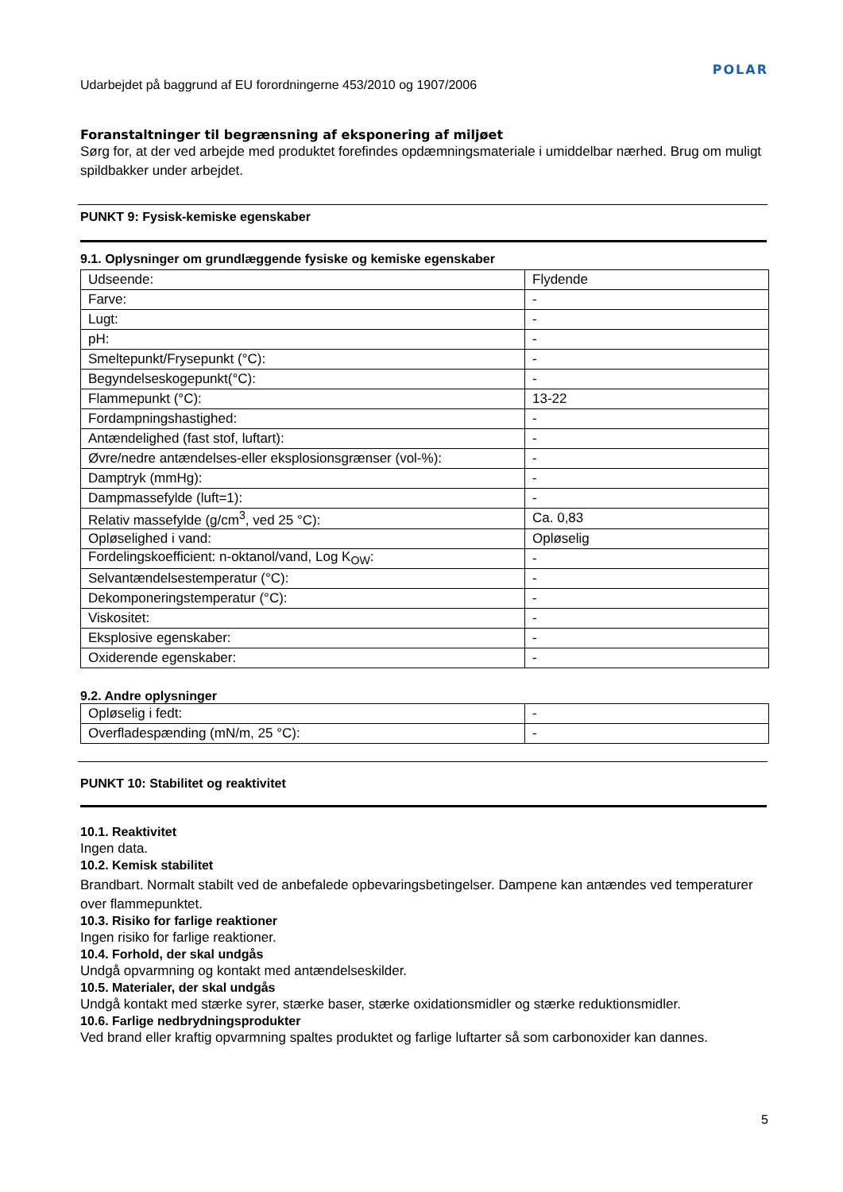Udarbejdet på baggrund af EU forordningerne 453/2010 og 1907/2006 POLAR
Foranstaltninger til begrænsning af eksponering af miljøet
Sørg for, at der ved arbejde med produktet forefindes opdæmningsmateriale i umiddelbar nærhed. Brug om muligt spildbakker under arbejdet.
PUNKT 9: Fysisk-kemiske egenskaber
9.1. Oplysninger om grundlæggende fysiske og kemiske egenskaber
| Udseende: | Flydende |
| Farve: | - |
| Lugt: | - |
| pH: | - |
| Smeltepunkt/Frysepunkt (°C): | - |
| Begyndelseskogepunkt(°C): | - |
| Flammepunkt (°C): | 13-22 |
| Fordampningshastighed: | - |
| Antændelighed (fast stof, luftart): | - |
| Øvre/nedre antændelses-eller eksplosionsgrænser (vol-%): | - |
| Damptryk (mmHg): | - |
| Dampmassefylde (luft=1): | - |
| Relativ massefylde (g/cm<sup>3</sup>, ved 25 °C): | Ca. 0,83 |
| Opløselighed i vand: | Opløselig |
| Fordelingskoefficient: n-oktanol/vand, Log K<sub>OW</sub>: | - |
| Selvantændelsestemperatur (°C): | - |
| Dekomponeringstemperatur (°C): | - |
| Viskositet: | - |
| Eksplosive egenskaber: | - |
| Oxiderende egenskaber: | - |
9.2. Andre oplysninger
| Opløselig i fedt: | - |
| Overfladespænding (mN/m, 25 °C): | - |
PUNKT 10: Stabilitet og reaktivitet
10.1. Reaktivitet
Ingen data.
10.2. Kemisk stabilitet
Brandbart. Normalt stabilt ved de anbefalede opbevaringsbetingelser. Dampene kan antændes ved temperaturer over flammepunktet.
10.3. Risiko for farlige reaktioner
Ingen risiko for farlige reaktioner.
10.4. Forhold, der skal undgås
Undgå opvarmning og kontakt med antændelseskilder.
10.5. Materialer, der skal undgås
Undgå kontakt med stærke syrer, stærke baser, stærke oxidationsmidler og stærke reduktionsmidler.
10.6. Farlige nedbrydningsprodukter
Ved brand eller kraftig opvarmning spaltes produktet og farlige luftarter så som carbonoxider kan dannes.
5